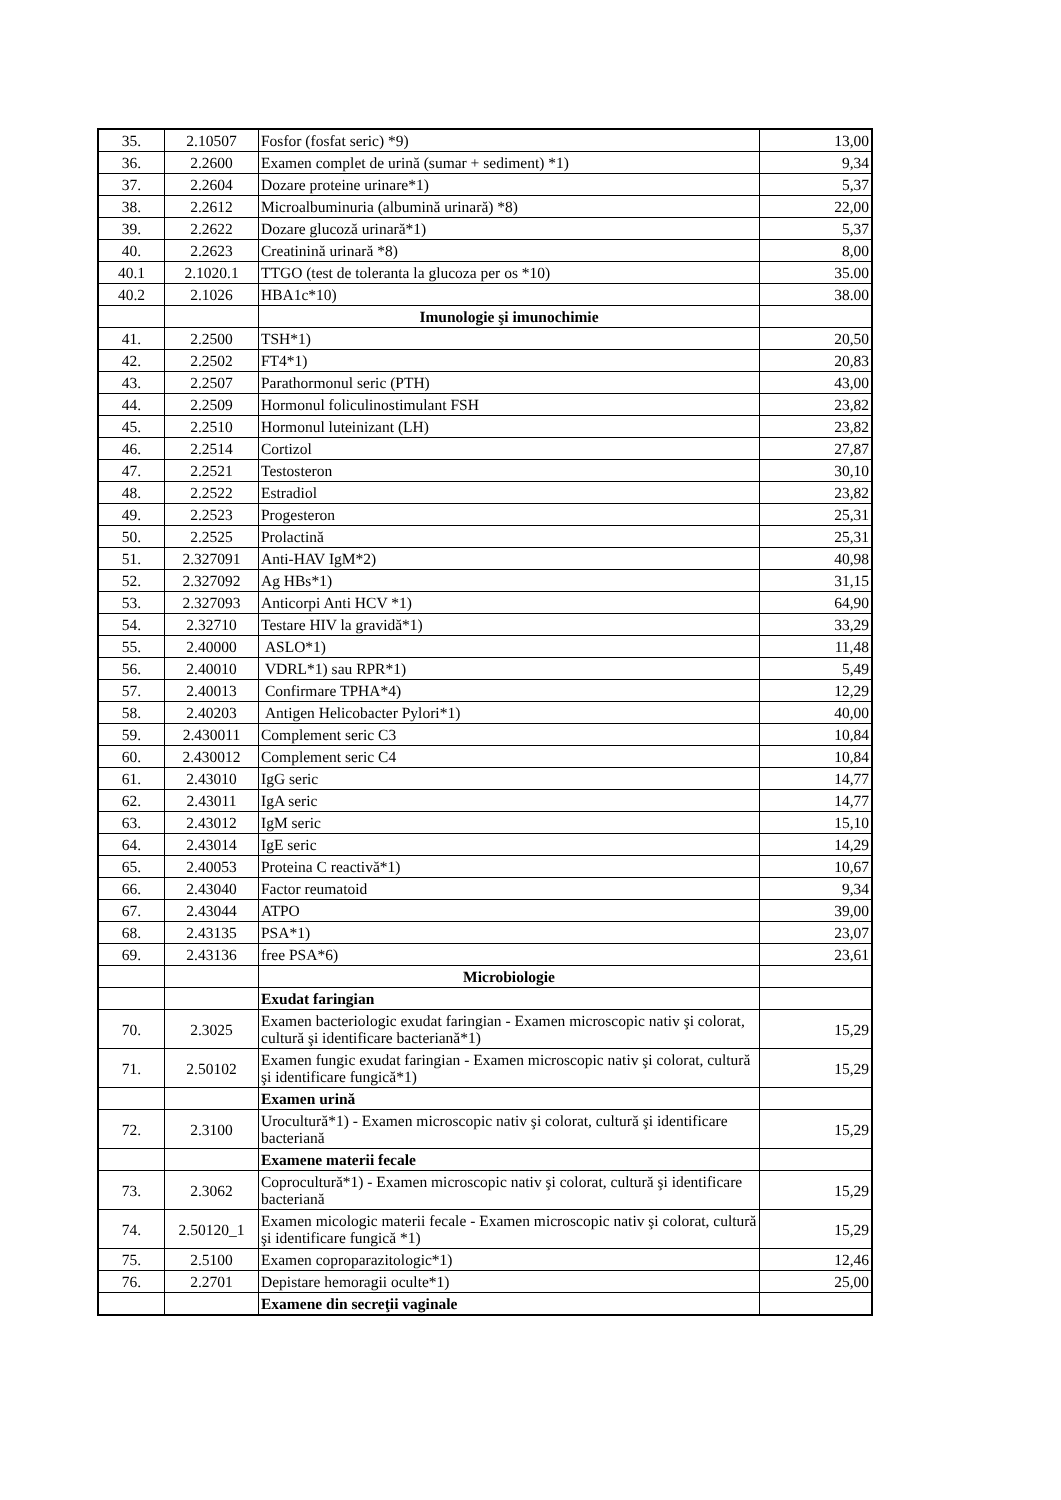| 35. | 2.10507 | Fosfor (fosfat seric) *9) | 13,00 |
| 36. | 2.2600 | Examen complet de urină (sumar + sediment) *1) | 9,34 |
| 37. | 2.2604 | Dozare proteine urinare*1) | 5,37 |
| 38. | 2.2612 | Microalbuminuria (albumină urinară) *8) | 22,00 |
| 39. | 2.2622 | Dozare glucoză urinară*1) | 5,37 |
| 40. | 2.2623 | Creatinină urinară *8) | 8,00 |
| 40.1 | 2.1020.1 | TTGO (test de toleranta la glucoza per os *10) | 35.00 |
| 40.2 | 2.1026 | HBA1c*10) | 38.00 |
| | | Imunologie şi imunochimie | |
| 41. | 2.2500 | TSH*1) | 20,50 |
| 42. | 2.2502 | FT4*1) | 20,83 |
| 43. | 2.2507 | Parathormonul seric (PTH) | 43,00 |
| 44. | 2.2509 | Hormonul foliculinostimulant FSH | 23,82 |
| 45. | 2.2510 | Hormonul luteinizant (LH) | 23,82 |
| 46. | 2.2514 | Cortizol | 27,87 |
| 47. | 2.2521 | Testosteron | 30,10 |
| 48. | 2.2522 | Estradiol | 23,82 |
| 49. | 2.2523 | Progesteron | 25,31 |
| 50. | 2.2525 | Prolactină | 25,31 |
| 51. | 2.327091 | Anti-HAV IgM*2) | 40,98 |
| 52. | 2.327092 | Ag HBs*1) | 31,15 |
| 53. | 2.327093 | Anticorpi Anti HCV *1) | 64,90 |
| 54. | 2.32710 | Testare HIV la gravidă*1) | 33,29 |
| 55. | 2.40000 | ASLO*1) | 11,48 |
| 56. | 2.40010 | VDRL*1) sau RPR*1) | 5,49 |
| 57. | 2.40013 | Confirmare TPHA*4) | 12,29 |
| 58. | 2.40203 | Antigen Helicobacter Pylori*1) | 40,00 |
| 59. | 2.430011 | Complement seric C3 | 10,84 |
| 60. | 2.430012 | Complement seric C4 | 10,84 |
| 61. | 2.43010 | IgG seric | 14,77 |
| 62. | 2.43011 | IgA seric | 14,77 |
| 63. | 2.43012 | IgM seric | 15,10 |
| 64. | 2.43014 | IgE seric | 14,29 |
| 65. | 2.40053 | Proteina C reactivă*1) | 10,67 |
| 66. | 2.43040 | Factor reumatoid | 9,34 |
| 67. | 2.43044 | ATPO | 39,00 |
| 68. | 2.43135 | PSA*1) | 23,07 |
| 69. | 2.43136 | free PSA*6) | 23,61 |
| | | Microbiologie | |
| | | Exudat faringian | |
| 70. | 2.3025 | Examen bacteriologic exudat faringian - Examen microscopic nativ şi colorat, cultură şi identificare bacteriană*1) | 15,29 |
| 71. | 2.50102 | Examen fungic exudat faringian - Examen microscopic nativ şi colorat, cultură şi identificare fungică*1) | 15,29 |
| | | Examen urină | |
| 72. | 2.3100 | Urocultură*1) - Examen microscopic nativ şi colorat, cultură şi identificare bacteriană | 15,29 |
| | | Examene materii fecale | |
| 73. | 2.3062 | Coprocultură*1) - Examen microscopic nativ şi colorat, cultură şi identificare bacteriană | 15,29 |
| 74. | 2.50120_1 | Examen micologic materii fecale - Examen microscopic nativ şi colorat, cultură şi identificare fungică *1) | 15,29 |
| 75. | 2.5100 | Examen coproparazitologic*1) | 12,46 |
| 76. | 2.2701 | Depistare hemoragii oculte*1) | 25,00 |
| | | Examene din secreţii vaginale | |